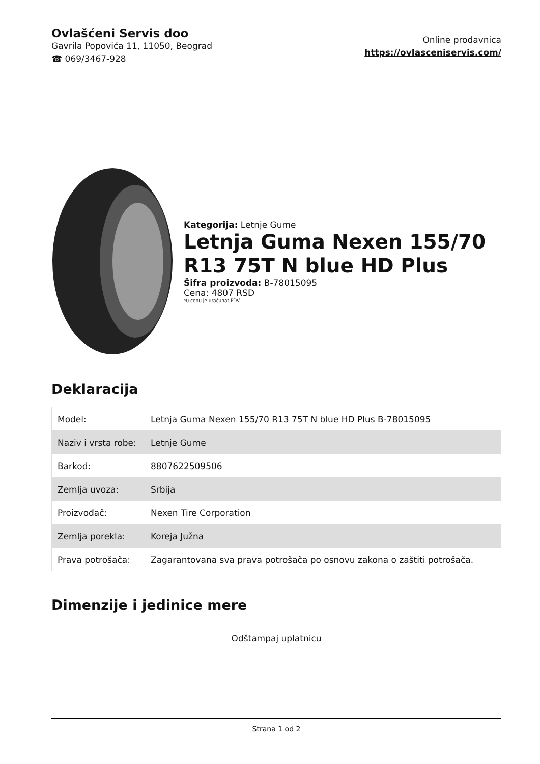Ovlašćeni Servis doo
Gavrila Popovića 11, 11050, Beograd
☎ 069/3467-928
Online prodavnica
https://ovlasceniservis.com/
Kategorija: Letnje Gume
Letnja Guma Nexen 155/70 R13 75T N blue HD Plus
Šifra proizvoda: B-78015095
Cena: 4807 RSD
*u cenu je uračunat PDV
Deklaracija
| Model: | Letnja Guma Nexen 155/70 R13 75T N blue HD Plus B-78015095 |
| Naziv i vrsta robe: | Letnje Gume |
| Barkod: | 8807622509506 |
| Zemlja uvoza: | Srbija |
| Proizvođač: | Nexen Tire Corporation |
| Zemlja porekla: | Koreja Južna |
| Prava potrošača: | Zagarantovana sva prava potrošača po osnovu zakona o zaštiti potrošača. |
Dimenzije i jedinice mere
Odštampaj uplatnicu
Strana 1 od 2